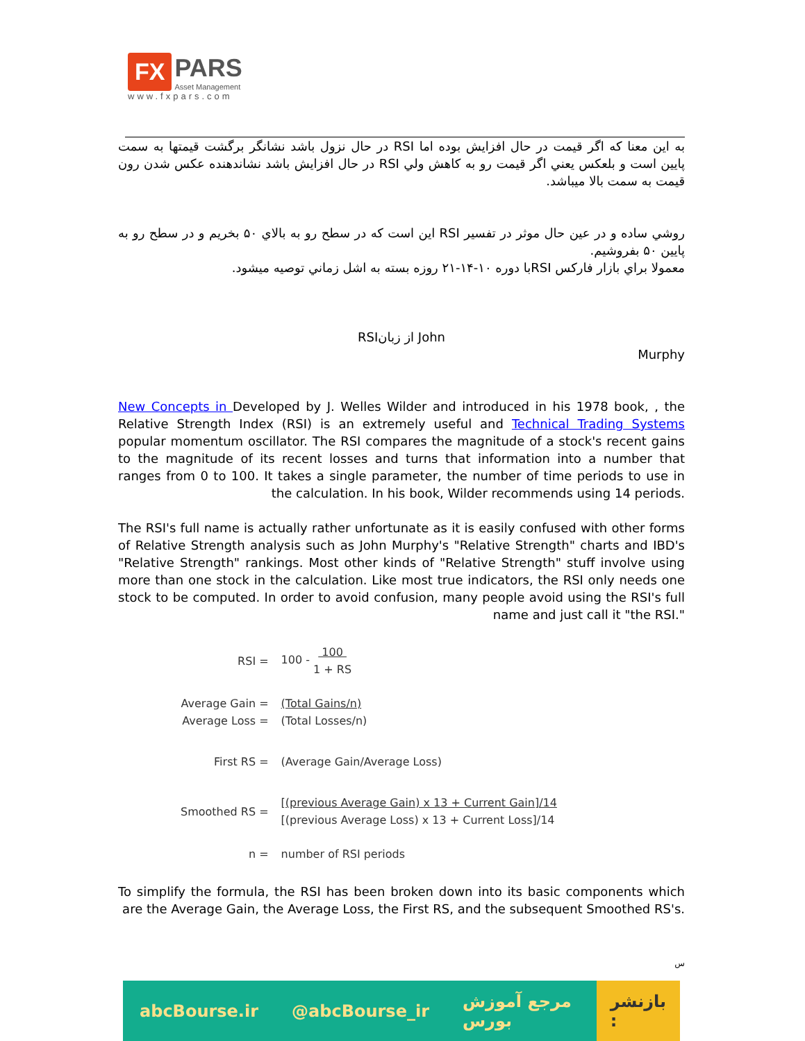FX
PARS
Asset Management
www.fxpars.com
به اين معنا كه اگر قيمت در حال افزايش بوده اما RSI در حال نزول باشد نشانگر برگشت قيمتها به سمت پايين است و بلعكس يعني اگر قيمت رو به كاهش ولي RSI در حال افزايش باشد نشاندهنده عكس شدن رون قيمت به سمت بالا ميباشد.
روشي ساده و در عين حال موثر در تفسير RSI اين است كه در سطح رو به بالاي ۵۰ بخريم و در سطح رو به پايين ۵۰ بفروشيم.
معمولا براي بازار فاركس RSIبا دوره ۱۰-۱۴-۲۱ روزه بسته به اشل زماني توصيه ميشود.
RSIاز زبان John
Murphy
New Concepts in Developed by J. Welles Wilder and introduced in his 1978 book, , the Relative Strength Index (RSI) is an extremely useful and Technical Trading Systems popular momentum oscillator. The RSI compares the magnitude of a stock's recent gains to the magnitude of its recent losses and turns that information into a number that ranges from 0 to 100. It takes a single parameter, the number of time periods to use in the calculation. In his book, Wilder recommends using 14 periods.
The RSI's full name is actually rather unfortunate as it is easily confused with other forms of Relative Strength analysis such as John Murphy's "Relative Strength" charts and IBD's "Relative Strength" rankings. Most other kinds of "Relative Strength" stuff involve using more than one stock in the calculation. Like most true indicators, the RSI only needs one stock to be computed. In order to avoid confusion, many people avoid using the RSI's full name and just call it "the RSI."
| RSI = | 100 - 100 1 + RS |
| Average Gain = Average Loss = | (Total Gains/n) (Total Losses/n) |
| First RS = | (Average Gain/Average Loss) |
| Smoothed RS = | [(previous Average Gain) x 13 + Current Gain]/14 [(previous Average Loss) x 13 + Current Loss]/14 |
| n = | number of RSI periods |
To simplify the formula, the RSI has been broken down into its basic components which are the Average Gain, the Average Loss, the First RS, and the subsequent Smoothed RS's.
س
abcBourse.ir @abcBourse_ir مرجع آموزش بورس
بازنشر :